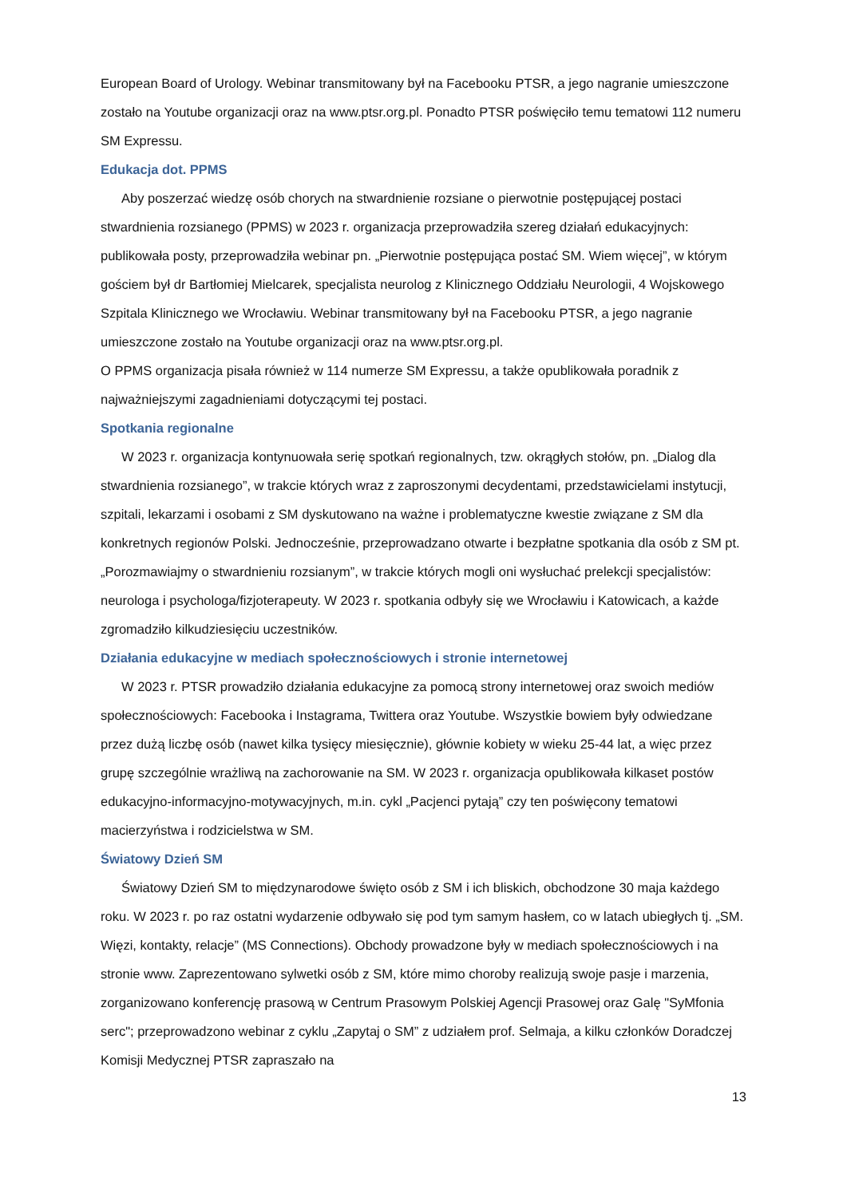European Board of Urology. Webinar transmitowany był na Facebooku PTSR, a jego nagranie umieszczone zostało na Youtube organizacji oraz na www.ptsr.org.pl. Ponadto PTSR poświęciło temu tematowi 112 numeru SM Expressu.
Edukacja dot. PPMS
Aby poszerzać wiedzę osób chorych na stwardnienie rozsiane o pierwotnie postępującej postaci stwardnienia rozsianego (PPMS) w 2023 r. organizacja przeprowadziła szereg działań edukacyjnych: publikowała posty, przeprowadziła webinar pn. „Pierwotnie postępująca postać SM. Wiem więcej”, w którym gościem był dr Bartłomiej Mielcarek, specjalista neurolog z Klinicznego Oddziału Neurologii, 4 Wojskowego Szpitala Klinicznego we Wrocławiu. Webinar transmitowany był na Facebooku PTSR, a jego nagranie umieszczone zostało na Youtube organizacji oraz na www.ptsr.org.pl.
O PPMS organizacja pisała również w 114 numerze SM Expressu, a także opublikowała poradnik z najważniejszymi zagadnieniami dotyczącymi tej postaci.
Spotkania regionalne
W 2023 r. organizacja kontynuowała serię spotkań regionalnych, tzw. okrągłych stołów, pn. „Dialog dla stwardnienia rozsianego”, w trakcie których wraz z zaproszonymi decydentami, przedstawicielami instytucji, szpitali, lekarzami i osobami z SM dyskutowano na ważne i problematyczne kwestie związane z SM dla konkretnych regionów Polski. Jednocześnie, przeprowadzano otwarte i bezpłatne spotkania dla osób z SM pt. „Porozmawiajmy o stwardnieniu rozsianym”, w trakcie których mogli oni wysłuchać prelekcji specjalistów: neurologa i psychologa/fizjoterapeuty. W 2023 r. spotkania odbyły się we Wrocławiu i Katowicach, a każde zgromadziło kilkudziesięciu uczestników.
Działania edukacyjne w mediach społecznościowych i stronie internetowej
W 2023 r. PTSR prowadziło działania edukacyjne za pomocą strony internetowej oraz swoich mediów społecznościowych: Facebooka i Instagrama, Twittera oraz Youtube. Wszystkie bowiem były odwiedzane przez dużą liczbę osób (nawet kilka tysięcy miesięcznie), głównie kobiety w wieku 25-44 lat, a więc przez grupę szczególnie wrażliwą na zachorowanie na SM. W 2023 r. organizacja opublikowała kilkaset postów edukacyjno-informacyjno-motywacyjnych, m.in. cykl „Pacjenci pytają” czy ten poświęcony tematowi macierzyństwa i rodzicielstwa w SM.
Światowy Dzień SM
Światowy Dzień SM to międzynarodowe święto osób z SM i ich bliskich, obchodzone 30 maja każdego roku. W 2023 r. po raz ostatni wydarzenie odbywało się pod tym samym hasłem, co w latach ubiegłych tj. „SM. Więzi, kontakty, relacje” (MS Connections). Obchody prowadzone były w mediach społecznościowych i na stronie www. Zaprezentowano sylwetki osób z SM, które mimo choroby realizują swoje pasje i marzenia, zorganizowano konferencję prasową w Centrum Prasowym Polskiej Agencji Prasowej oraz Galę "SyMfonia serc"; przeprowadzono webinar z cyklu „Zapytaj o SM” z udziałem prof. Selmaja, a kilku członków Doradczej Komisji Medycznej PTSR zapraszało na
13